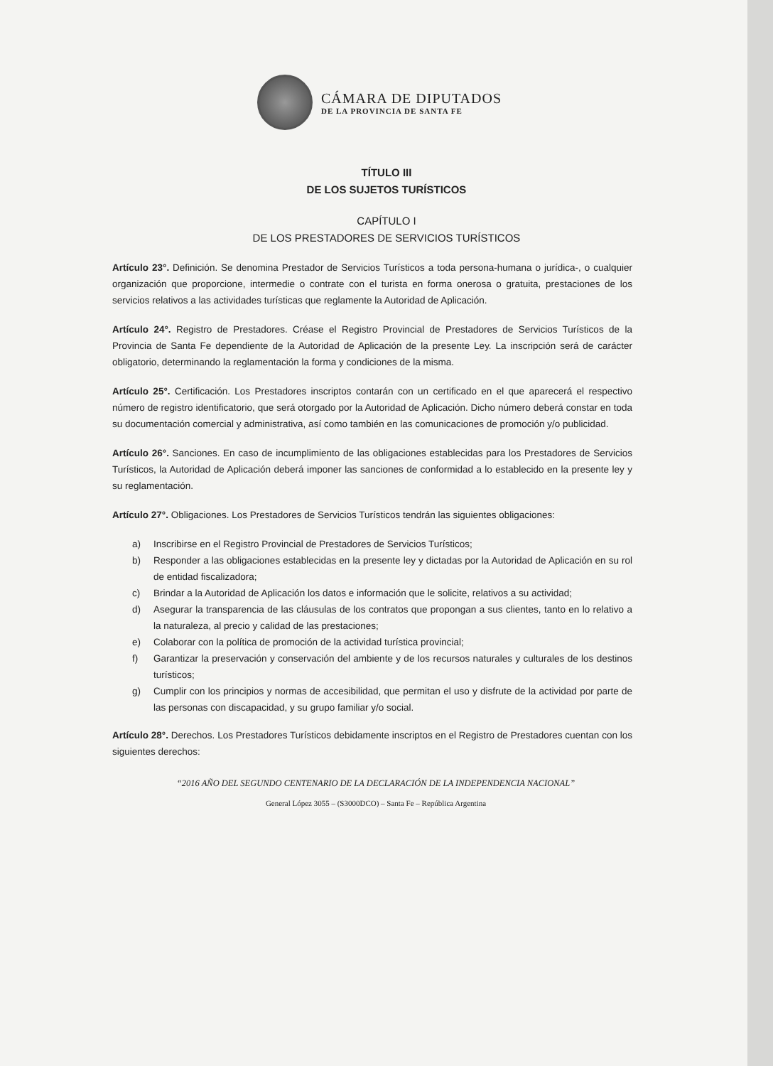CÁMARA DE DIPUTADOS
DE LA PROVINCIA DE SANTA FE
TÍTULO III
DE LOS SUJETOS TURÍSTICOS
CAPÍTULO I
DE LOS PRESTADORES DE SERVICIOS TURÍSTICOS
Artículo 23°. Definición. Se denomina Prestador de Servicios Turísticos a toda persona-humana o jurídica-, o cualquier organización que proporcione, intermedie o contrate con el turista en forma onerosa o gratuita, prestaciones de los servicios relativos a las actividades turísticas que reglamente la Autoridad de Aplicación.
Artículo 24°. Registro de Prestadores. Créase el Registro Provincial de Prestadores de Servicios Turísticos de la Provincia de Santa Fe dependiente de la Autoridad de Aplicación de la presente Ley. La inscripción será de carácter obligatorio, determinando la reglamentación la forma y condiciones de la misma.
Artículo 25°. Certificación. Los Prestadores inscriptos contarán con un certificado en el que aparecerá el respectivo número de registro identificatorio, que será otorgado por la Autoridad de Aplicación. Dicho número deberá constar en toda su documentación comercial y administrativa, así como también en las comunicaciones de promoción y/o publicidad.
Artículo 26°. Sanciones. En caso de incumplimiento de las obligaciones establecidas para los Prestadores de Servicios Turísticos, la Autoridad de Aplicación deberá imponer las sanciones de conformidad a lo establecido en la presente ley y su reglamentación.
Artículo 27°. Obligaciones. Los Prestadores de Servicios Turísticos tendrán las siguientes obligaciones:
a) Inscribirse en el Registro Provincial de Prestadores de Servicios Turísticos;
b) Responder a las obligaciones establecidas en la presente ley y dictadas por la Autoridad de Aplicación en su rol de entidad fiscalizadora;
c) Brindar a la Autoridad de Aplicación los datos e información que le solicite, relativos a su actividad;
d) Asegurar la transparencia de las cláusulas de los contratos que propongan a sus clientes, tanto en lo relativo a la naturaleza, al precio y calidad de las prestaciones;
e) Colaborar con la política de promoción de la actividad turística provincial;
f) Garantizar la preservación y conservación del ambiente y de los recursos naturales y culturales de los destinos turísticos;
g) Cumplir con los principios y normas de accesibilidad, que permitan el uso y disfrute de la actividad por parte de las personas con discapacidad, y su grupo familiar y/o social.
Artículo 28°. Derechos. Los Prestadores Turísticos debidamente inscriptos en el Registro de Prestadores cuentan con los siguientes derechos:
“2016 AÑO DEL SEGUNDO CENTENARIO DE LA DECLARACIÓN DE LA INDEPENDENCIA NACIONAL”
General López 3055 – (S3000DCO) – Santa Fe – República Argentina